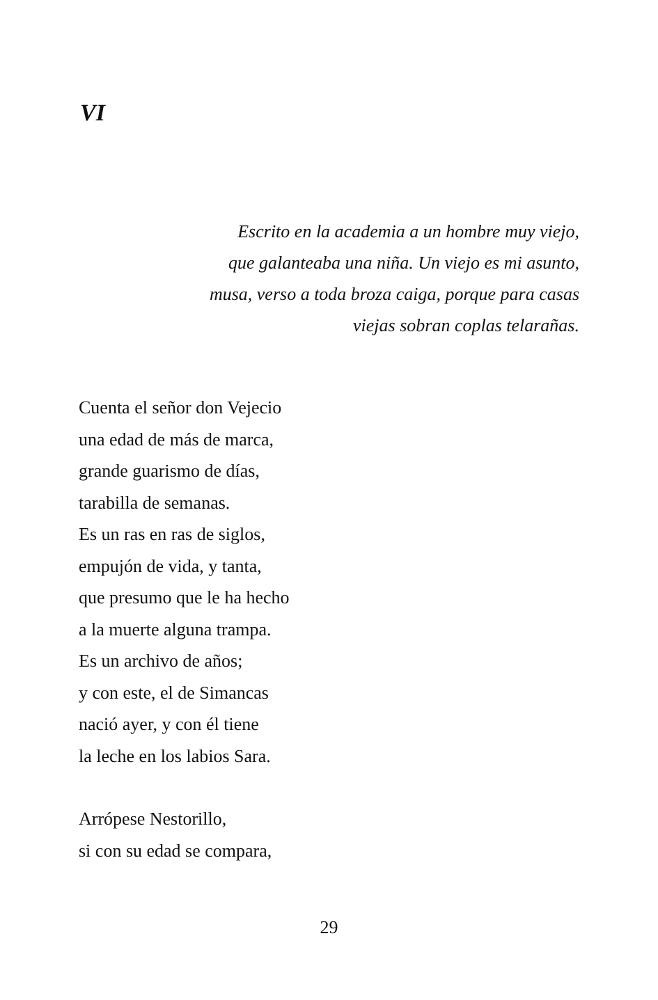VI
Escrito en la academia a un hombre muy viejo,
que galanteaba una niña. Un viejo es mi asunto,
musa, verso a toda broza caiga, porque para casas
viejas sobran coplas telarañas.
Cuenta el señor don Vejecio
una edad de más de marca,
grande guarismo de días,
tarabilla de semanas.
Es un ras en ras de siglos,
empujón de vida, y tanta,
que presumo que le ha hecho
a la muerte alguna trampa.
Es un archivo de años;
y con este, el de Simancas
nació ayer, y con él tiene
la leche en los labios Sara.
Arrópese Nestorillo,
si con su edad se compara,
29